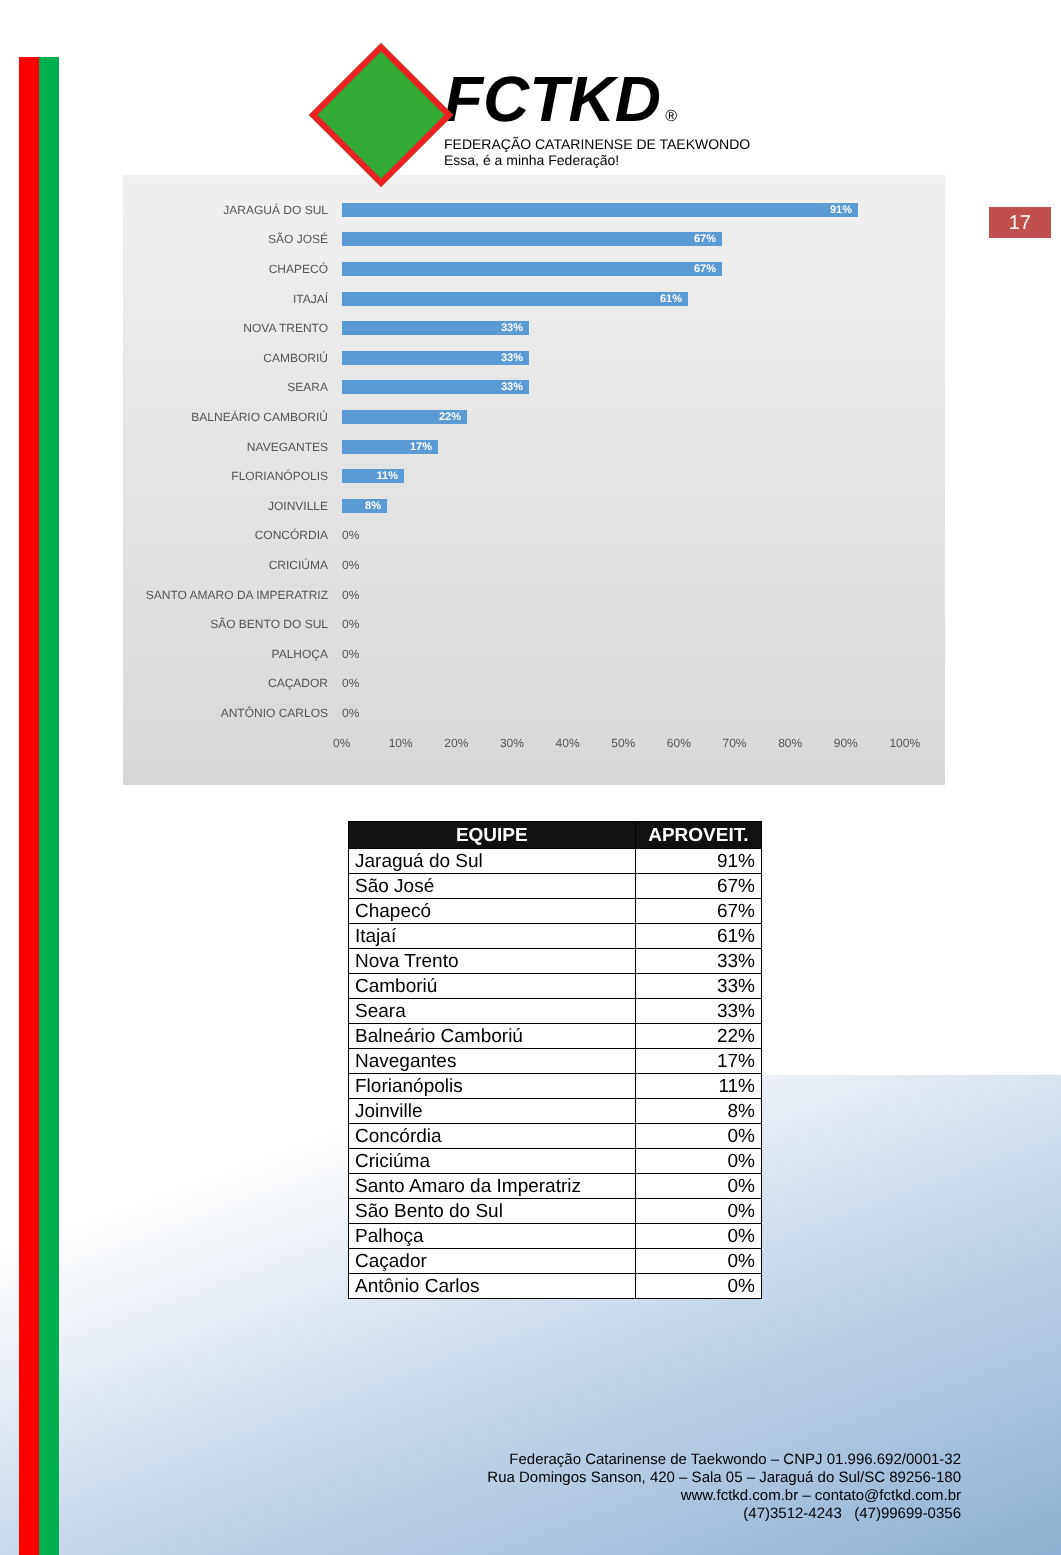FCTKD ®
FEDERAÇÃO CATARINENSE DE TAEKWONDO
Essa, é a minha Federação!
17
JARAGUÁ DO SUL
91%
SÃO JOSÉ
67%
CHAPECÓ
67%
ITAJAÍ
61%
NOVA TRENTO
33%
CAMBORIÚ
33%
SEARA
33%
BALNEÁRIO CAMBORIÚ
22%
NAVEGANTES
17%
FLORIANÓPOLIS
11%
JOINVILLE
8%
CONCÓRDIA 0%
CRICIÚMA 0%
SANTO AMARO DA IMPERATRIZ 0%
SÃO BENTO DO SUL 0%
PALHOÇA 0%
CAÇADOR 0%
ANTÔNIO CARLOS 0%
0% 10% 20% 30% 40% 50% 60% 70% 80% 90% 100%
| EQUIPE | APROVEIT. |
| --- | --- |
| Jaraguá do Sul | 91% |
| São José | 67% |
| Chapecó | 67% |
| Itajaí | 61% |
| Nova Trento | 33% |
| Camboriú | 33% |
| Seara | 33% |
| Balneário Camboriú | 22% |
| Navegantes | 17% |
| Florianópolis | 11% |
| Joinville | 8% |
| Concórdia | 0% |
| Criciúma | 0% |
| Santo Amaro da Imperatriz | 0% |
| São Bento do Sul | 0% |
| Palhoça | 0% |
| Caçador | 0% |
| Antônio Carlos | 0% |
Federação Catarinense de Taekwondo – CNPJ 01.996.692/0001-32
Rua Domingos Sanson, 420 – Sala 05 – Jaraguá do Sul/SC 89256-180
www.fctkd.com.br – contato@fctkd.com.br
(47)3512-4243 (47)99699-0356